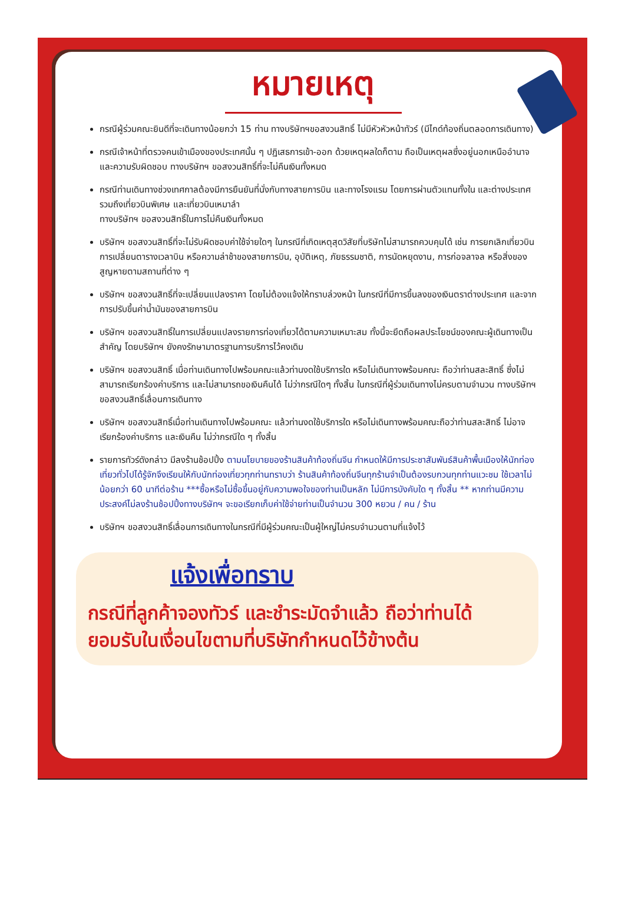หมายเหตุ
กรณีผู้ร่วมคณะยินดีที่จะเดินทางน้อยกว่า 15 ท่าน ทางบริษัทฯขอสงวนสิทธิ์ ไม่มีหัวหัวหน้าทัวร์ (มีไกด์ท้องถิ่นตลอดการเดินทาง)
กรณีเจ้าหน้าที่ตรวจคนเข้าเมืองของประเทศนั้น ๆ ปฏิเสธการเข้า-ออก ด้วยเหตุผลใดก็ตาม ถือเป็นเหตุผลซึ่งอยู่นอกเหนืออำนาจ และความรับผิดชอบ ทางบริษัทฯ ขอสงวนสิทธิ์ที่จะไม่คืนเงินทั้งหมด
กรณีท่านเดินทางช่วงเทศกาลต้องมีการยืนยันที่นั่งกับทางสายการบิน และทางโรงแรม โดยการผ่านตัวแทนทั้งใน และต่างประเทศ รวมถึงเที่ยวบินพิเศษ และเที่ยวบินเหมาลำ
ทางบริษัทฯ ขอสงวนสิทธิ์ในการไม่คืนเงินทั้งหมด
บริษัทฯ ขอสงวนสิทธิ์ที่จะไม่รับผิดชอบค่าใช้จ่ายใดๆ ในกรณีที่เกิดเหตุสุดวิสัยที่บริษัทไม่สามารถควบคุมได้ เช่น การยกเลิกเที่ยวบิน การเปลี่ยนตารางเวลาบิน หรือความล่าช้าของสายการบิน, อุบัติเหตุ, ภัยธรรมชาติ, การนัดหยุดงาน, การก่อจลาจล หรือสิ่งของสูญหายตามสถานที่ต่าง ๆ
บริษัทฯ ขอสงวนสิทธิ์ที่จะเปลี่ยนแปลงราคา โดยไม่ต้องแจ้งให้ทราบล่วงหน้า ในกรณีที่มีการขึ้นลงของเงินตราต่างประเทศ และจากการปรับขึ้นค่าน้ำมันของสายการบิน
บริษัทฯ ขอสงวนสิทธิ์ในการเปลี่ยนแปลงรายการท่องเที่ยวได้ตามความเหมาะสม ทั้งนี้จะยึดถือผลประโยชน์ของคณะผู้เดินทางเป็นสำคัญ โดยบริษัทฯ ยังคงรักษามาตรฐานการบริการไว้คงเดิม
บริษัทฯ ขอสงวนสิทธิ์ เมื่อท่านเดินทางไปพร้อมคณะแล้วท่านงดใช้บริการใด หรือไม่เดินทางพร้อมคณะ ถือว่าท่านสละสิทธิ์ ซึ่งไม่สามารถเรียกร้องค่าบริการ และไม่สามารถขอเงินคืนได้ ไม่ว่ากรณีใดๆ ทั้งสิ้น ในกรณีที่ผู้ร่วมเดินทางไม่ครบตามจำนวน ทางบริษัทฯ ขอสงวนสิทธิ์เลื่อนการเดินทาง
บริษัทฯ ขอสงวนสิทธิ์เมื่อท่านเดินทางไปพร้อมคณะ แล้วท่านงดใช้บริการใด หรือไม่เดินทางพร้อมคณะถือว่าท่านสละสิทธิ์ ไม่อาจเรียกร้องค่าบริการ และเงินคืน ไม่ว่ากรณีใด ๆ ทั้งสิ้น
รายการทัวร์ดังกล่าว มีลงร้านช้อปปิ้ง ตามนโยบายของร้านสินค้าท้องถิ่นจีน กำหนดให้มีการประชาสัมพันธ์สินค้าพื้นเมืองให้นักท่องเที่ยวทั่วไปได้รู้จักจึงเรียนให้กับนักท่องเที่ยวทุกท่านทราบว่า ร้านสินค้าท้องถิ่นจีนทุกร้านจำเป็นต้องรบกวนทุกท่านแวะชม ใช้เวลาไม่น้อยกว่า 60 นาทีต่อร้าน ***ซื้อหรือไม่ซื้อขึ้นอยู่กับความพอใจของท่านเป็นหลัก ไม่มีการบังคับใด ๆ ทั้งสิ้น ** หากท่านมีความประสงค์ไม่ลงร้านช้อปปิ้งทางบริษัทฯ จะขอเรียกเก็บค่าใช้จ่ายท่านเป็นจำนวน 300 หยวน / คน / ร้าน
บริษัทฯ ขอสงวนสิทธิ์เลื่อนการเดินทางในกรณีที่มีผู้ร่วมคณะเป็นผู้ใหญ่ไม่ครบจำนวนตามที่แจ้งไว้
แจ้งเพื่อทราบ
กรณีที่ลูกค้าจองทัวร์ และชำระมัดจำแล้ว ถือว่าท่านได้ยอมรับในเงื่อนไขตามที่บริษัทกำหนดไว้ข้างต้น